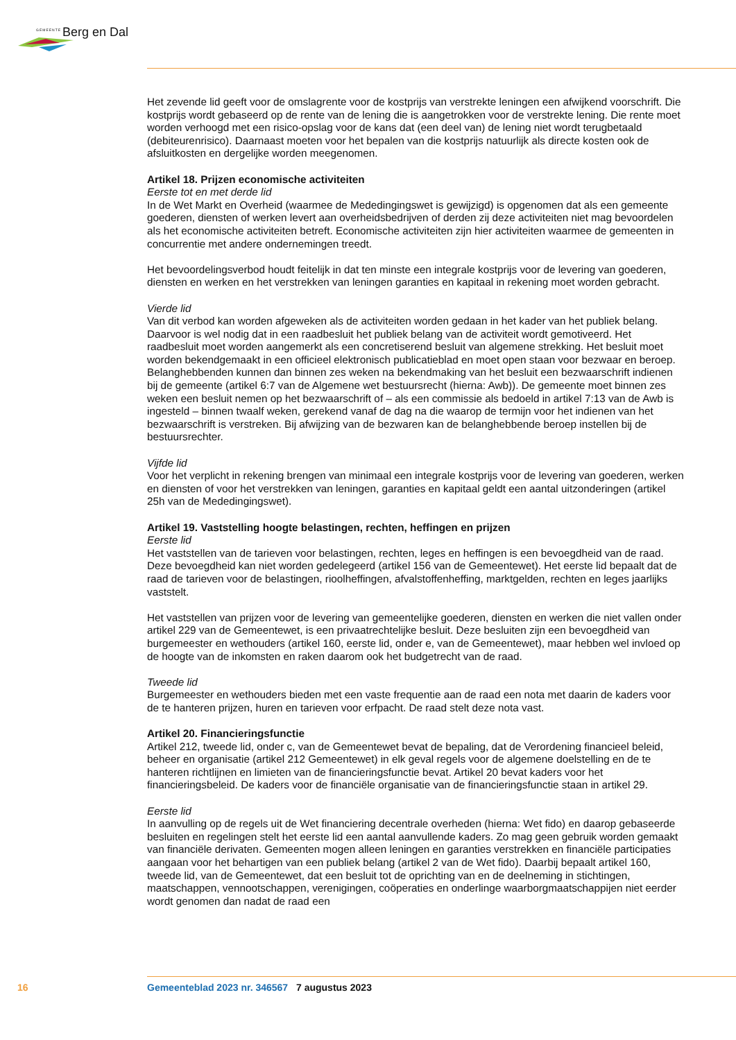GEMEENTE Berg en Dal
Het zevende lid geeft voor de omslagrente voor de kostprijs van verstrekte leningen een afwijkend voorschrift. Die kostprijs wordt gebaseerd op de rente van de lening die is aangetrokken voor de verstrekte lening. Die rente moet worden verhoogd met een risico-opslag voor de kans dat (een deel van) de lening niet wordt terugbetaald (debiteurenrisico). Daarnaast moeten voor het bepalen van die kostprijs natuurlijk als directe kosten ook de afsluitkosten en dergelijke worden meegenomen.
Artikel 18. Prijzen economische activiteiten
Eerste tot en met derde lid
In de Wet Markt en Overheid (waarmee de Mededingingswet is gewijzigd) is opgenomen dat als een gemeente goederen, diensten of werken levert aan overheidsbedrijven of derden zij deze activiteiten niet mag bevoordelen als het economische activiteiten betreft. Economische activiteiten zijn hier activiteiten waarmee de gemeenten in concurrentie met andere ondernemingen treedt.
Het bevoordelingsverbod houdt feitelijk in dat ten minste een integrale kostprijs voor de levering van goederen, diensten en werken en het verstrekken van leningen garanties en kapitaal in rekening moet worden gebracht.
Vierde lid
Van dit verbod kan worden afgeweken als de activiteiten worden gedaan in het kader van het publiek belang. Daarvoor is wel nodig dat in een raadbesluit het publiek belang van de activiteit wordt gemotiveerd. Het raadbesluit moet worden aangemerkt als een concretiserend besluit van algemene strekking. Het besluit moet worden bekendgemaakt in een officieel elektronisch publicatieblad en moet open staan voor bezwaar en beroep. Belanghebbenden kunnen dan binnen zes weken na bekendmaking van het besluit een bezwaarschrift indienen bij de gemeente (artikel 6:7 van de Algemene wet bestuursrecht (hierna: Awb)). De gemeente moet binnen zes weken een besluit nemen op het bezwaarschrift of – als een commissie als bedoeld in artikel 7:13 van de Awb is ingesteld – binnen twaalf weken, gerekend vanaf de dag na die waarop de termijn voor het indienen van het bezwaarschrift is verstreken. Bij afwijzing van de bezwaren kan de belanghebbende beroep instellen bij de bestuursrechter.
Vijfde lid
Voor het verplicht in rekening brengen van minimaal een integrale kostprijs voor de levering van goederen, werken en diensten of voor het verstrekken van leningen, garanties en kapitaal geldt een aantal uitzonderingen (artikel 25h van de Mededingingswet).
Artikel 19. Vaststelling hoogte belastingen, rechten, heffingen en prijzen
Eerste lid
Het vaststellen van de tarieven voor belastingen, rechten, leges en heffingen is een bevoegdheid van de raad. Deze bevoegdheid kan niet worden gedelegeerd (artikel 156 van de Gemeentewet). Het eerste lid bepaalt dat de raad de tarieven voor de belastingen, rioolheffingen, afvalstoffenheffing, marktgelden, rechten en leges jaarlijks vaststelt.
Het vaststellen van prijzen voor de levering van gemeentelijke goederen, diensten en werken die niet vallen onder artikel 229 van de Gemeentewet, is een privaatrechtelijke besluit. Deze besluiten zijn een bevoegdheid van burgemeester en wethouders (artikel 160, eerste lid, onder e, van de Gemeentewet), maar hebben wel invloed op de hoogte van de inkomsten en raken daarom ook het budgetrecht van de raad.
Tweede lid
Burgemeester en wethouders bieden met een vaste frequentie aan de raad een nota met daarin de kaders voor de te hanteren prijzen, huren en tarieven voor erfpacht. De raad stelt deze nota vast.
Artikel 20. Financieringsfunctie
Artikel 212, tweede lid, onder c, van de Gemeentewet bevat de bepaling, dat de Verordening financieel beleid, beheer en organisatie (artikel 212 Gemeentewet) in elk geval regels voor de algemene doelstelling en de te hanteren richtlijnen en limieten van de financieringsfunctie bevat. Artikel 20 bevat kaders voor het financieringsbeleid. De kaders voor de financiële organisatie van de financieringsfunctie staan in artikel 29.
Eerste lid
In aanvulling op de regels uit de Wet financiering decentrale overheden (hierna: Wet fido) en daarop gebaseerde besluiten en regelingen stelt het eerste lid een aantal aanvullende kaders. Zo mag geen gebruik worden gemaakt van financiële derivaten. Gemeenten mogen alleen leningen en garanties verstrekken en financiële participaties aangaan voor het behartigen van een publiek belang (artikel 2 van de Wet fido). Daarbij bepaalt artikel 160, tweede lid, van de Gemeentewet, dat een besluit tot de oprichting van en de deelneming in stichtingen, maatschappen, vennootschappen, verenigingen, coöperaties en onderlinge waarborgmaatschappijen niet eerder wordt genomen dan nadat de raad een
16 Gemeenteblad 2023 nr. 346567 7 augustus 2023